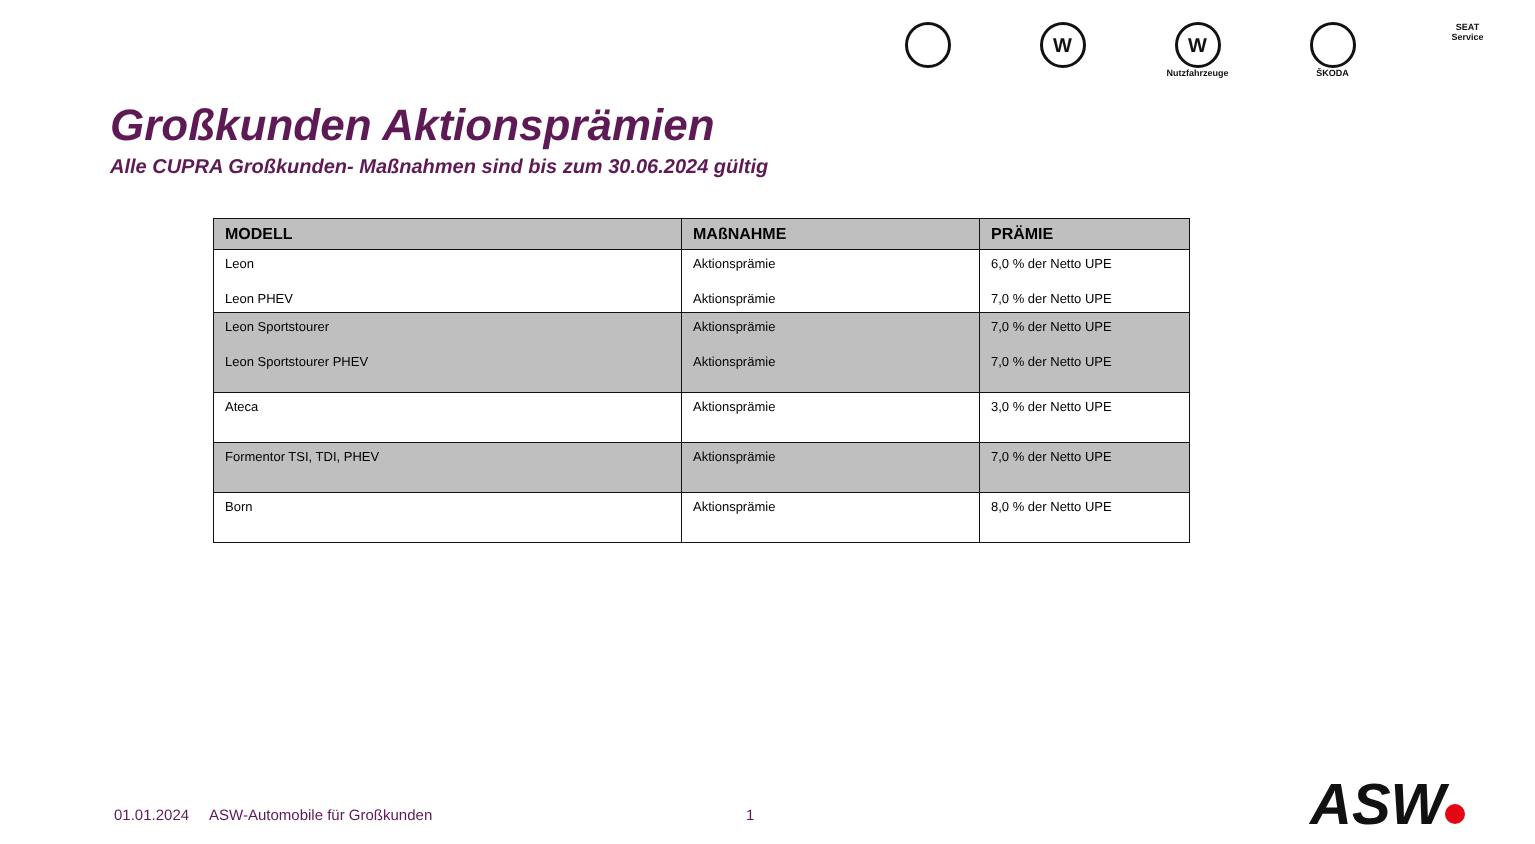W W
Nutzfahrzeuge
ŠKODA SEAT
Service
Großkunden Aktionsprämien
Alle CUPRA Großkunden- Maßnahmen sind bis zum 30.06.2024 gültig
| MODELL | MAßNAHME | PRÄMIE |
| --- | --- | --- |
| Leon Leon PHEV | Aktionsprämie Aktionsprämie | 6,0 % der Netto UPE 7,0 % der Netto UPE |
| Leon Sportstourer Leon Sportstourer PHEV | Aktionsprämie Aktionsprämie | 7,0 % der Netto UPE 7,0 % der Netto UPE |
| Ateca | Aktionsprämie | 3,0 % der Netto UPE |
| Formentor TSI, TDI, PHEV | Aktionsprämie | 7,0 % der Netto UPE |
| Born | Aktionsprämie | 8,0 % der Netto UPE |
01.01.2024 ASW-Automobile für Großkunden
1 ASW